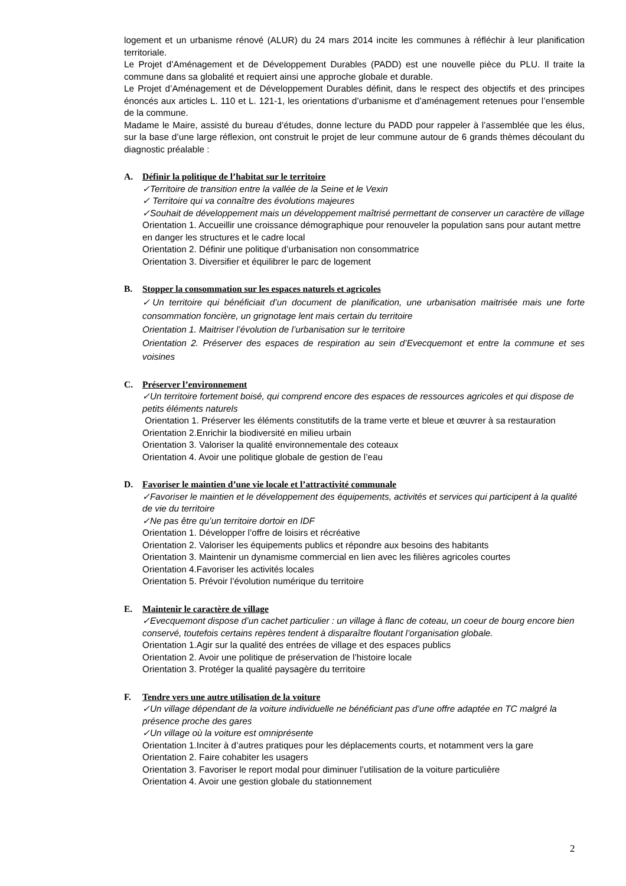logement et un urbanisme rénové (ALUR) du 24 mars 2014 incite les communes à réfléchir à leur planification territoriale.
Le Projet d’Aménagement et de Développement Durables (PADD) est une nouvelle pièce du PLU. Il traite la commune dans sa globalité et requiert ainsi une approche globale et durable.
Le Projet d’Aménagement et de Développement Durables définit, dans le respect des objectifs et des principes énoncés aux articles L. 110 et L. 121-1, les orientations d’urbanisme et d’aménagement retenues pour l’ensemble de la commune.
Madame le Maire, assisté du bureau d’études, donne lecture du PADD pour rappeler à l’assemblée que les élus, sur la base d’une large réflexion, ont construit le projet de leur commune autour de 6 grands thèmes découlant du diagnostic préalable :
A. Définir la politique de l’habitat sur le territoire
✓Territoire de transition entre la vallée de la Seine et le Vexin
✓ Territoire qui va connaître des évolutions majeures
✓Souhait de développement mais un développement maîtrisé permettant de conserver un caractère de village
Orientation 1. Accueillir une croissance démographique pour renouveler la population sans pour autant mettre en danger les structures et le cadre local
Orientation 2. Définir une politique d’urbanisation non consommatrice
Orientation 3. Diversifier et équilibrer le parc de logement
B. Stopper la consommation sur les espaces naturels et agricoles
✓Un territoire qui bénéficiait d’un document de planification, une urbanisation maitrisée mais une forte consommation foncière, un grignotage lent mais certain du territoire
Orientation 1. Maitriser l’évolution de l’urbanisation sur le territoire
Orientation 2. Préserver des espaces de respiration au sein d’Evecquemont et entre la commune et ses voisines
C. Préserver l’environnement
✓Un territoire fortement boisé, qui comprend encore des espaces de ressources agricoles et qui dispose de petits éléments naturels
Orientation 1. Préserver les éléments constitutifs de la trame verte et bleue et œuvrer à sa restauration
Orientation 2.Enrichir la biodiversité en milieu urbain
Orientation 3. Valoriser la qualité environnementale des coteaux
Orientation 4. Avoir une politique globale de gestion de l’eau
D. Favoriser le maintien d’une vie locale et l’attractivité communale
✓Favoriser le maintien et le développement des équipements, activités et services qui participent à la qualité de vie du territoire
✓Ne pas être qu’un territoire dortoir en IDF
Orientation 1. Développer l’offre de loisirs et récréative
Orientation 2. Valoriser les équipements publics et répondre aux besoins des habitants
Orientation 3. Maintenir un dynamisme commercial en lien avec les filières agricoles courtes
Orientation 4.Favoriser les activités locales
Orientation 5. Prévoir l’évolution numérique du territoire
E. Maintenir le caractère de village
✓Evecquemont dispose d’un cachet particulier : un village à flanc de coteau, un coeur de bourg encore bien conservé, toutefois certains repères tendent à disparaître floutant l’organisation globale.
Orientation 1.Agir sur la qualité des entrées de village et des espaces publics
Orientation 2. Avoir une politique de préservation de l’histoire locale
Orientation 3. Protéger la qualité paysagère du territoire
F. Tendre vers une autre utilisation de la voiture
✓Un village dépendant de la voiture individuelle ne bénéficiant pas d’une offre adaptée en TC malgré la présence proche des gares
✓Un village où la voiture est omniprésente
Orientation 1.Inciter à d’autres pratiques pour les déplacements courts, et notamment vers la gare
Orientation 2. Faire cohabiter les usagers
Orientation 3. Favoriser le report modal pour diminuer l’utilisation de la voiture particulière
Orientation 4. Avoir une gestion globale du stationnement
2